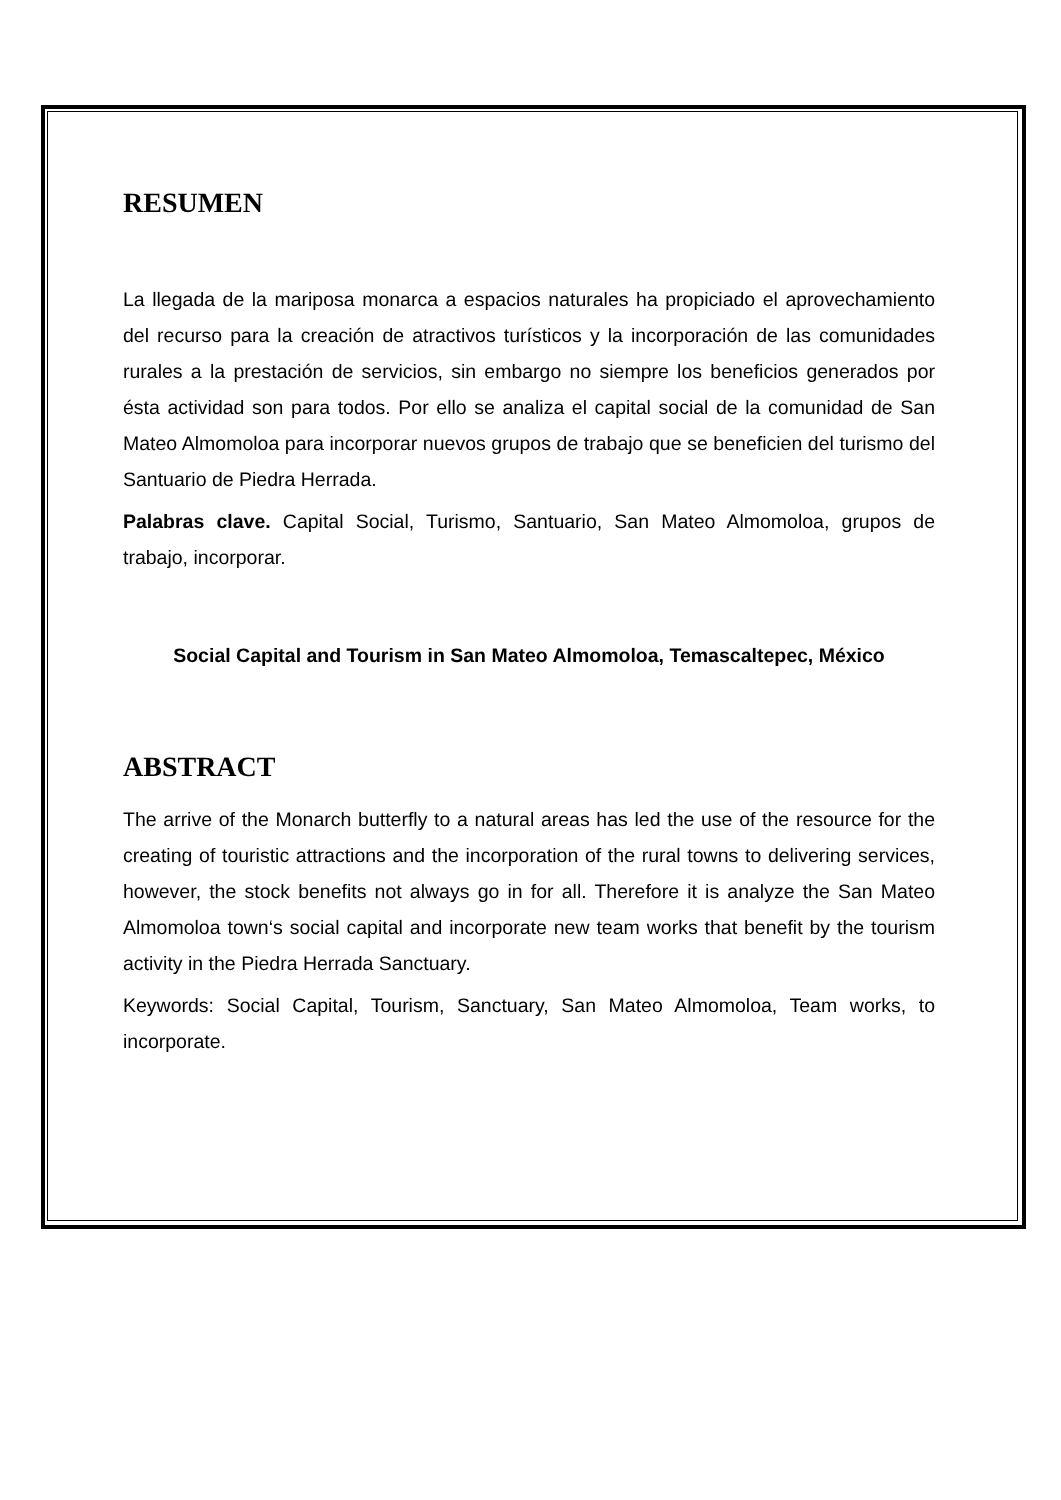RESUMEN
La llegada de la mariposa monarca a espacios naturales ha propiciado el aprovechamiento del recurso para la creación de atractivos turísticos y la incorporación de las comunidades rurales a la prestación de servicios, sin embargo no siempre los beneficios generados por ésta actividad son para todos. Por ello se analiza el capital social de la comunidad de San Mateo Almomoloa para incorporar nuevos grupos de trabajo que se beneficien del turismo del Santuario de Piedra Herrada.
Palabras clave. Capital Social, Turismo, Santuario, San Mateo Almomoloa, grupos de trabajo, incorporar.
Social Capital and Tourism in San Mateo Almomoloa, Temascaltepec, México
ABSTRACT
The arrive of the Monarch butterfly to a natural areas has led the use of the resource for the creating of touristic attractions and the incorporation of the rural towns to delivering services, however, the stock benefits not always go in for all. Therefore it is analyze the San Mateo Almomoloa town‘s social capital and incorporate new team works that benefit by the tourism activity in the Piedra Herrada Sanctuary.
Keywords: Social Capital, Tourism, Sanctuary, San Mateo Almomoloa, Team works, to incorporate.